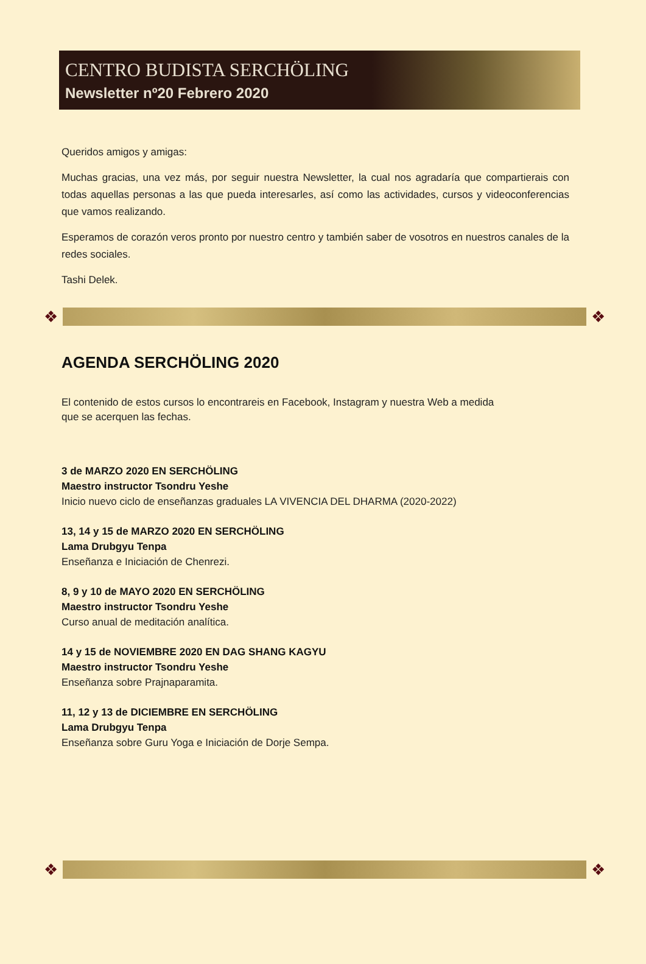CENTRO BUDISTA SERCHÖLING
Newsletter nº20 Febrero 2020
Queridos amigos y amigas:
Muchas gracias, una vez más, por seguir nuestra Newsletter, la cual nos agradaría que compartierais con todas aquellas personas a las que pueda interesarles, así como las actividades, cursos y videoconferencias que vamos realizando.
Esperamos de corazón veros pronto por nuestro centro y también saber de vosotros en nuestros canales de la redes sociales.
Tashi Delek.
❖ ❖
AGENDA SERCHÖLING 2020
El contenido de estos cursos lo encontrareis en Facebook, Instagram y nuestra Web a medida
que se acerquen las fechas.
3 de MARZO 2020 EN SERCHÖLING
Maestro instructor Tsondru Yeshe
Inicio nuevo ciclo de enseñanzas graduales LA VIVENCIA DEL DHARMA (2020-2022)
13, 14 y 15 de MARZO 2020 EN SERCHÖLING
Lama Drubgyu Tenpa
Enseñanza e Iniciación de Chenrezi.
8, 9 y 10 de MAYO 2020 EN SERCHÖLING
Maestro instructor Tsondru Yeshe
Curso anual de meditación analítica.
14 y 15 de NOVIEMBRE 2020 EN DAG SHANG KAGYU
Maestro instructor Tsondru Yeshe
Enseñanza sobre Prajnaparamita.
11, 12 y 13 de DICIEMBRE EN SERCHÖLING
Lama Drubgyu Tenpa
Enseñanza sobre Guru Yoga e Iniciación de Dorje Sempa.
❖ ❖